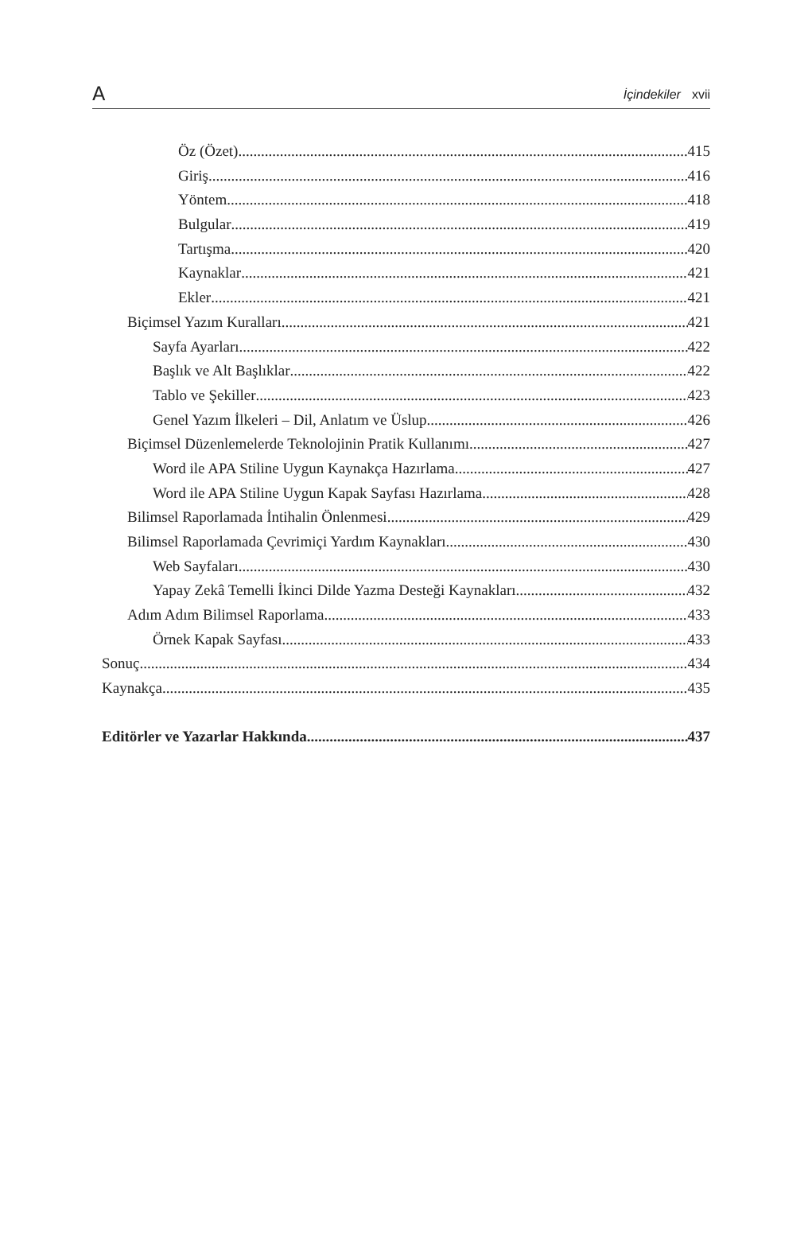A İçindekiler xvii
Öz (Özet) 415
Giriş 416
Yöntem 418
Bulgular 419
Tartışma 420
Kaynaklar 421
Ekler 421
Biçimsel Yazım Kuralları 421
Sayfa Ayarları 422
Başlık ve Alt Başlıklar 422
Tablo ve Şekiller 423
Genel Yazım İlkeleri – Dil, Anlatım ve Üslup 426
Biçimsel Düzenlemelerde Teknolojinin Pratik Kullanımı 427
Word ile APA Stiline Uygun Kaynakça Hazırlama 427
Word ile APA Stiline Uygun Kapak Sayfası Hazırlama 428
Bilimsel Raporlamada İntihalin Önlenmesi 429
Bilimsel Raporlamada Çevrimiçi Yardım Kaynakları 430
Web Sayfaları 430
Yapay Zekâ Temelli İkinci Dilde Yazma Desteği Kaynakları 432
Adım Adım Bilimsel Raporlama 433
Örnek Kapak Sayfası 433
Sonuç 434
Kaynakça 435
Editörler ve Yazarlar Hakkında 437